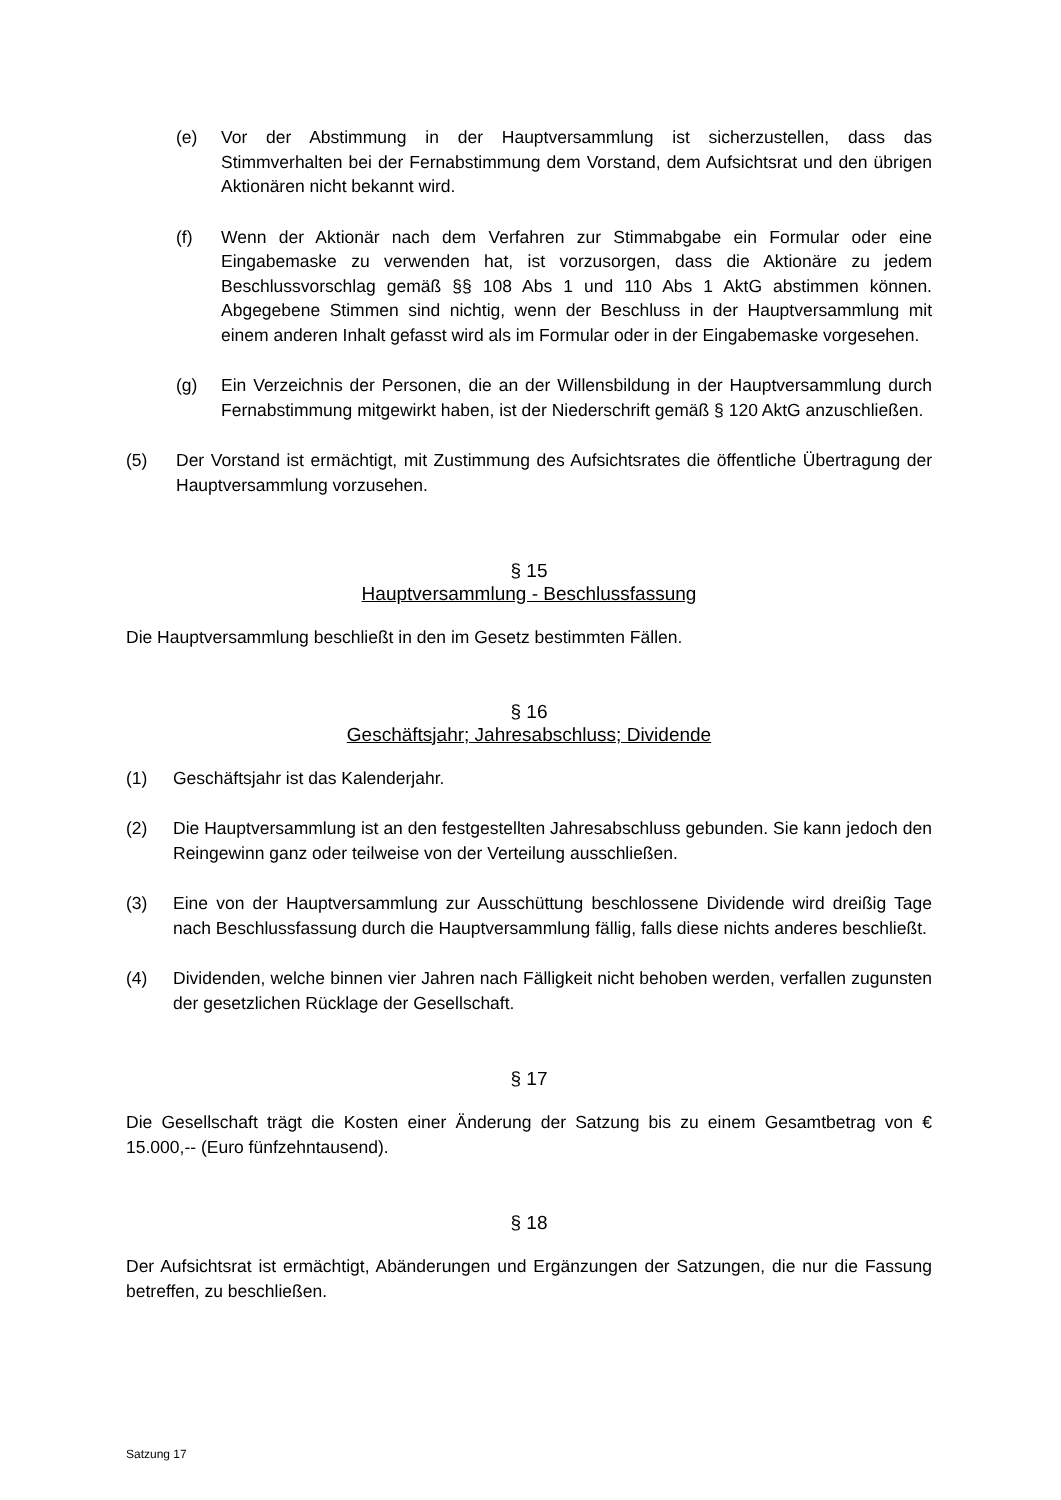(e) Vor der Abstimmung in der Hauptversammlung ist sicherzustellen, dass das Stimmverhalten bei der Fernabstimmung dem Vorstand, dem Aufsichtsrat und den übrigen Aktionären nicht bekannt wird.
(f) Wenn der Aktionär nach dem Verfahren zur Stimmabgabe ein Formular oder eine Eingabemaske zu verwenden hat, ist vorzusorgen, dass die Aktionäre zu jedem Beschlussvorschlag gemäß §§ 108 Abs 1 und 110 Abs 1 AktG abstimmen können. Abgegebene Stimmen sind nichtig, wenn der Beschluss in der Hauptversammlung mit einem anderen Inhalt gefasst wird als im Formular oder in der Eingabemaske vorgesehen.
(g) Ein Verzeichnis der Personen, die an der Willensbildung in der Hauptversammlung durch Fernabstimmung mitgewirkt haben, ist der Niederschrift gemäß § 120 AktG anzuschließen.
(5) Der Vorstand ist ermächtigt, mit Zustimmung des Aufsichtsrates die öffentliche Übertragung der Hauptversammlung vorzusehen.
§ 15
Hauptversammlung - Beschlussfassung
Die Hauptversammlung beschließt in den im Gesetz bestimmten Fällen.
§ 16
Geschäftsjahr; Jahresabschluss; Dividende
(1) Geschäftsjahr ist das Kalenderjahr.
(2) Die Hauptversammlung ist an den festgestellten Jahresabschluss gebunden. Sie kann jedoch den Reingewinn ganz oder teilweise von der Verteilung ausschließen.
(3) Eine von der Hauptversammlung zur Ausschüttung beschlossene Dividende wird dreißig Tage nach Beschlussfassung durch die Hauptversammlung fällig, falls diese nichts anderes beschließt.
(4) Dividenden, welche binnen vier Jahren nach Fälligkeit nicht behoben werden, verfallen zugunsten der gesetzlichen Rücklage der Gesellschaft.
§ 17
Die Gesellschaft trägt die Kosten einer Änderung der Satzung bis zu einem Gesamtbetrag von € 15.000,-- (Euro fünfzehntausend).
§ 18
Der Aufsichtsrat ist ermächtigt, Abänderungen und Ergänzungen der Satzungen, die nur die Fassung betreffen, zu beschließen.
Satzung 17